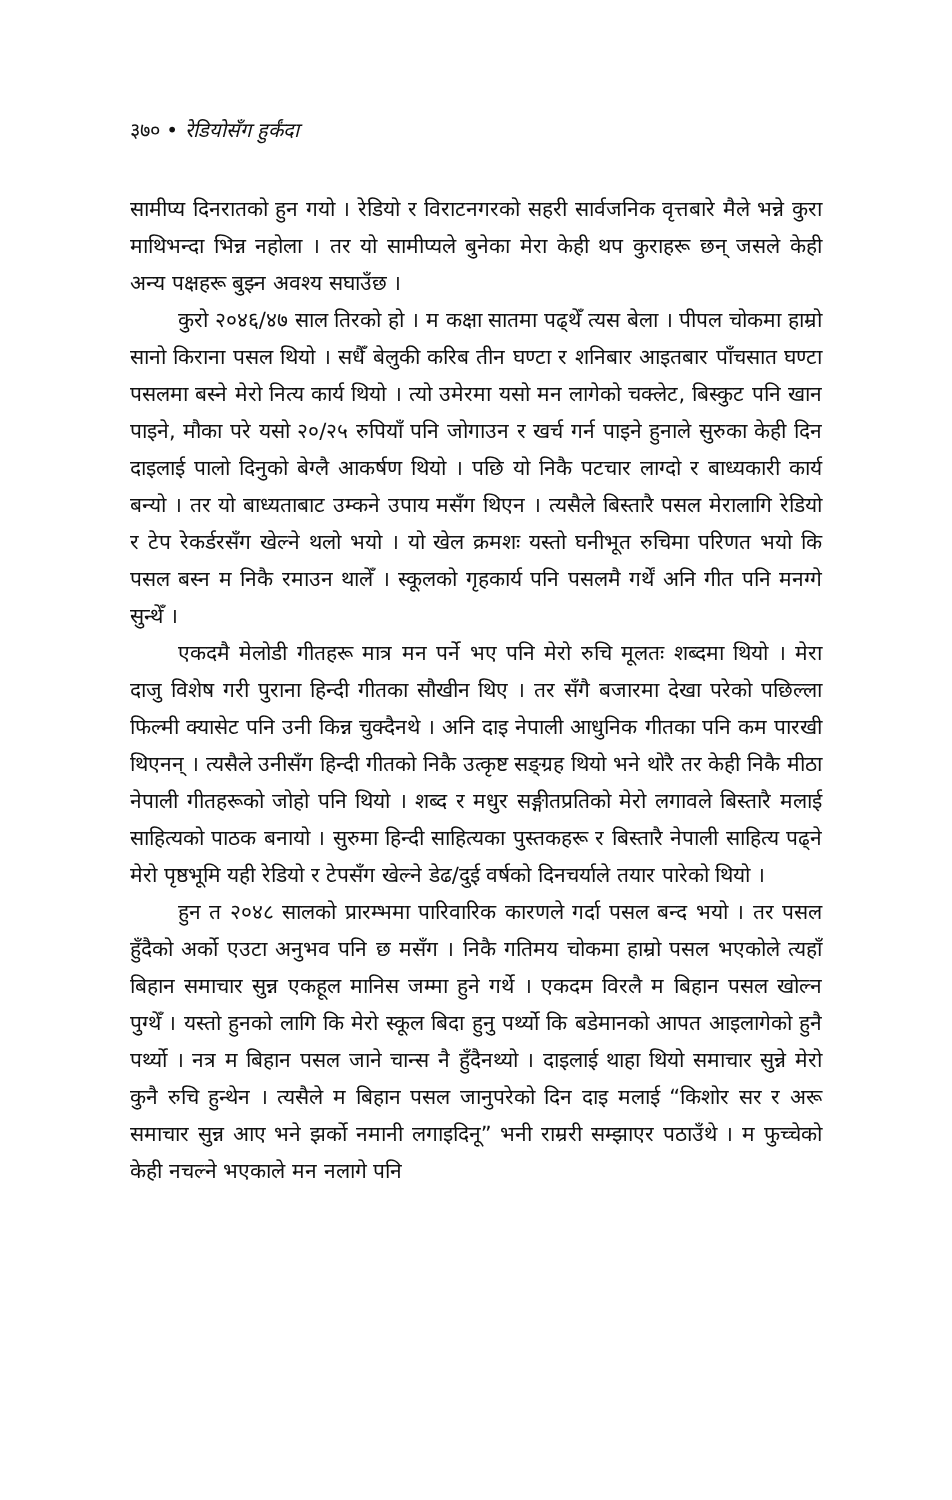३७० • रेडियोसँग हुर्कंदा
सामीप्य दिनरातको हुन गयो । रेडियो र विराटनगरको सहरी सार्वजनिक वृत्तबारे मैले भन्ने कुरा माथिभन्दा भिन्न नहोला । तर यो सामीप्यले बुनेका मेरा केही थप कुराहरू छन् जसले केही अन्य पक्षहरू बुझ्न अवश्य सघाउँछ ।
कुरो २०४६/४७ साल तिरको हो । म कक्षा सातमा पढ्थेँ त्यस बेला । पीपल चोकमा हाम्रो सानो किराना पसल थियो । सधैँ बेलुकी करिब तीन घण्टा र शनिबार आइतबार पाँचसात घण्टा पसलमा बस्ने मेरो नित्य कार्य थियो । त्यो उमेरमा यसो मन लागेको चक्लेट, बिस्कुट पनि खान पाइने, मौका परे यसो २०/२५ रुपियाँ पनि जोगाउन र खर्च गर्न पाइने हुनाले सुरुका केही दिन दाइलाई पालो दिनुको बेग्लै आकर्षण थियो । पछि यो निकै पटचार लाग्दो र बाध्यकारी कार्य बन्यो । तर यो बाध्यताबाट उम्कने उपाय मसँग थिएन । त्यसैले बिस्तारै पसल मेरालागि रेडियो र टेप रेकर्डरसँग खेल्ने थलो भयो । यो खेल क्रमशः यस्तो घनीभूत रुचिमा परिणत भयो कि पसल बस्न म निकै रमाउन थालेँ । स्कूलको गृहकार्य पनि पसलमै गर्थें अनि गीत पनि मनग्गे सुन्थेँ ।
एकदमै मेलोडी गीतहरू मात्र मन पर्ने भए पनि मेरो रुचि मूलतः शब्दमा थियो । मेरा दाजु विशेष गरी पुराना हिन्दी गीतका सौखीन थिए । तर सँगै बजारमा देखा परेको पछिल्ला फिल्मी क्यासेट पनि उनी किन्न चुक्दैनथे । अनि दाइ नेपाली आधुनिक गीतका पनि कम पारखी थिएनन् । त्यसैले उनीसँग हिन्दी गीतको निकै उत्कृष्ट सङ्ग्रह थियो भने थोरै तर केही निकै मीठा नेपाली गीतहरूको जोहो पनि थियो । शब्द र मधुर सङ्गीतप्रतिको मेरो लगावले बिस्तारै मलाई साहित्यको पाठक बनायो । सुरुमा हिन्दी साहित्यका पुस्तकहरू र बिस्तारै नेपाली साहित्य पढ्ने मेरो पृष्ठभूमि यही रेडियो र टेपसँग खेल्ने डेढ/दुई वर्षको दिनचर्याले तयार पारेको थियो ।
हुन त २०४८ सालको प्रारम्भमा पारिवारिक कारणले गर्दा पसल बन्द भयो । तर पसल हुँदैको अर्को एउटा अनुभव पनि छ मसँग । निकै गतिमय चोकमा हाम्रो पसल भएकोले त्यहाँ बिहान समाचार सुन्न एकहूल मानिस जम्मा हुने गर्थे । एकदम विरलै म बिहान पसल खोल्न पुग्थेँ । यस्तो हुनको लागि कि मेरो स्कूल बिदा हुनु पर्थ्यो कि बडेमानको आपत आइलागेको हुनै पर्थ्यो । नत्र म बिहान पसल जाने चान्स नै हुँदैनथ्यो । दाइलाई थाहा थियो समाचार सुन्ने मेरो कुनै रुचि हुन्थेन । त्यसैले म बिहान पसल जानुपरेको दिन दाइ मलाई “किशोर सर र अरू समाचार सुन्न आए भने झर्को नमानी लगाइदिनू” भनी राम्ररी सम्झाएर पठाउँथे । म फुच्चेको केही नचल्ने भएकाले मन नलागे पनि